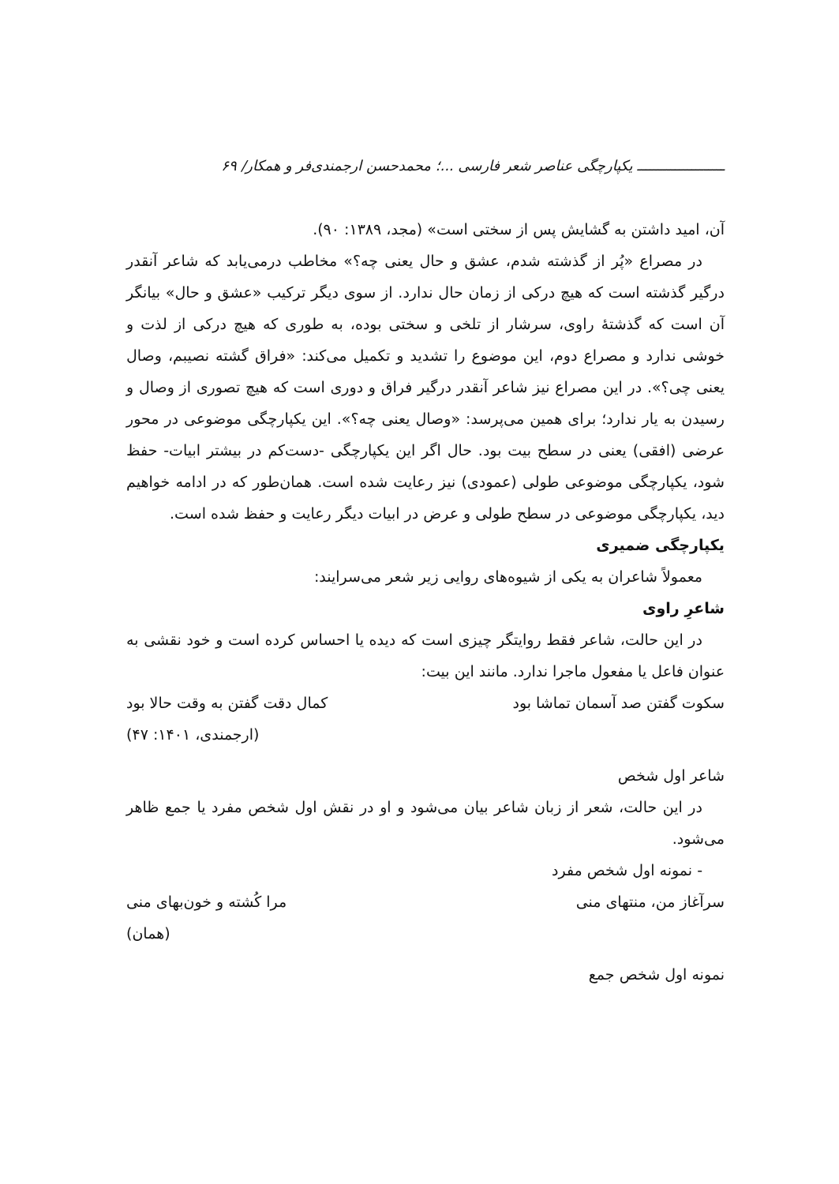ـــــــــــــــــــــ یکپارچگی عناصر شعر فارسی ...؛ محمدحسن ارجمندی‌فر و همکار/ ۶۹
آن، امید داشتن به گشایش پس از سختی است» (مجد، ۱۳۸۹: ۹۰).
در مصراع «پُر از گذشته شدم، عشق و حال یعنی چه؟» مخاطب درمی‌یابد که شاعر آنقدر درگیر گذشته است که هیچ درکی از زمان حال ندارد. از سوی دیگر ترکیب «عشق و حال» بیانگر آن است که گذشتۀ راوی، سرشار از تلخی و سختی بوده، به طوری که هیچ درکی از لذت و خوشی ندارد و مصراع دوم، این موضوع را تشدید و تکمیل می‌کند: «فراق گشته نصیبم، وصال یعنی چی؟». در این مصراع نیز شاعر آنقدر درگیر فراق و دوری است که هیچ تصوری از وصال و رسیدن به یار ندارد؛ برای همین می‌پرسد: «وصال یعنی چه؟». این یکپارچگی موضوعی در محور عرضی (افقی) یعنی در سطح بیت بود. حال اگر این یکپارچگی -دست‌کم در بیشتر ابیات- حفظ شود، یکپارچگی موضوعی طولی (عمودی) نیز رعایت شده است. همان‌طور که در ادامه خواهیم دید، یکپارچگی موضوعی در سطح طولی و عرض در ابیات دیگر رعایت و حفظ شده است.
یکپارچگی ضمیری
معمولاً شاعران به یکی از شیوه‌های روایی زیر شعر می‌سرایند:
شاعرِ راوی
در این حالت، شاعر فقط روایتگر چیزی است که دیده یا احساس کرده است و خود نقشی به عنوان فاعل یا مفعول ماجرا ندارد. مانند این بیت:
سکوت گفتن صد آسمان تماشا بود کمال دقت گفتن به وقت حالا بود
(ارجمندی، ۱۴۰۱: ۴۷)
شاعر اول شخص
در این حالت، شعر از زبان شاعر بیان می‌شود و او در نقش اول شخص مفرد یا جمع ظاهر می‌شود.
- نمونه اول شخص مفرد
سرآغاز من، منتهای منی مرا کُشته و خون‌بهای منی
(همان)
نمونه اول شخص جمع